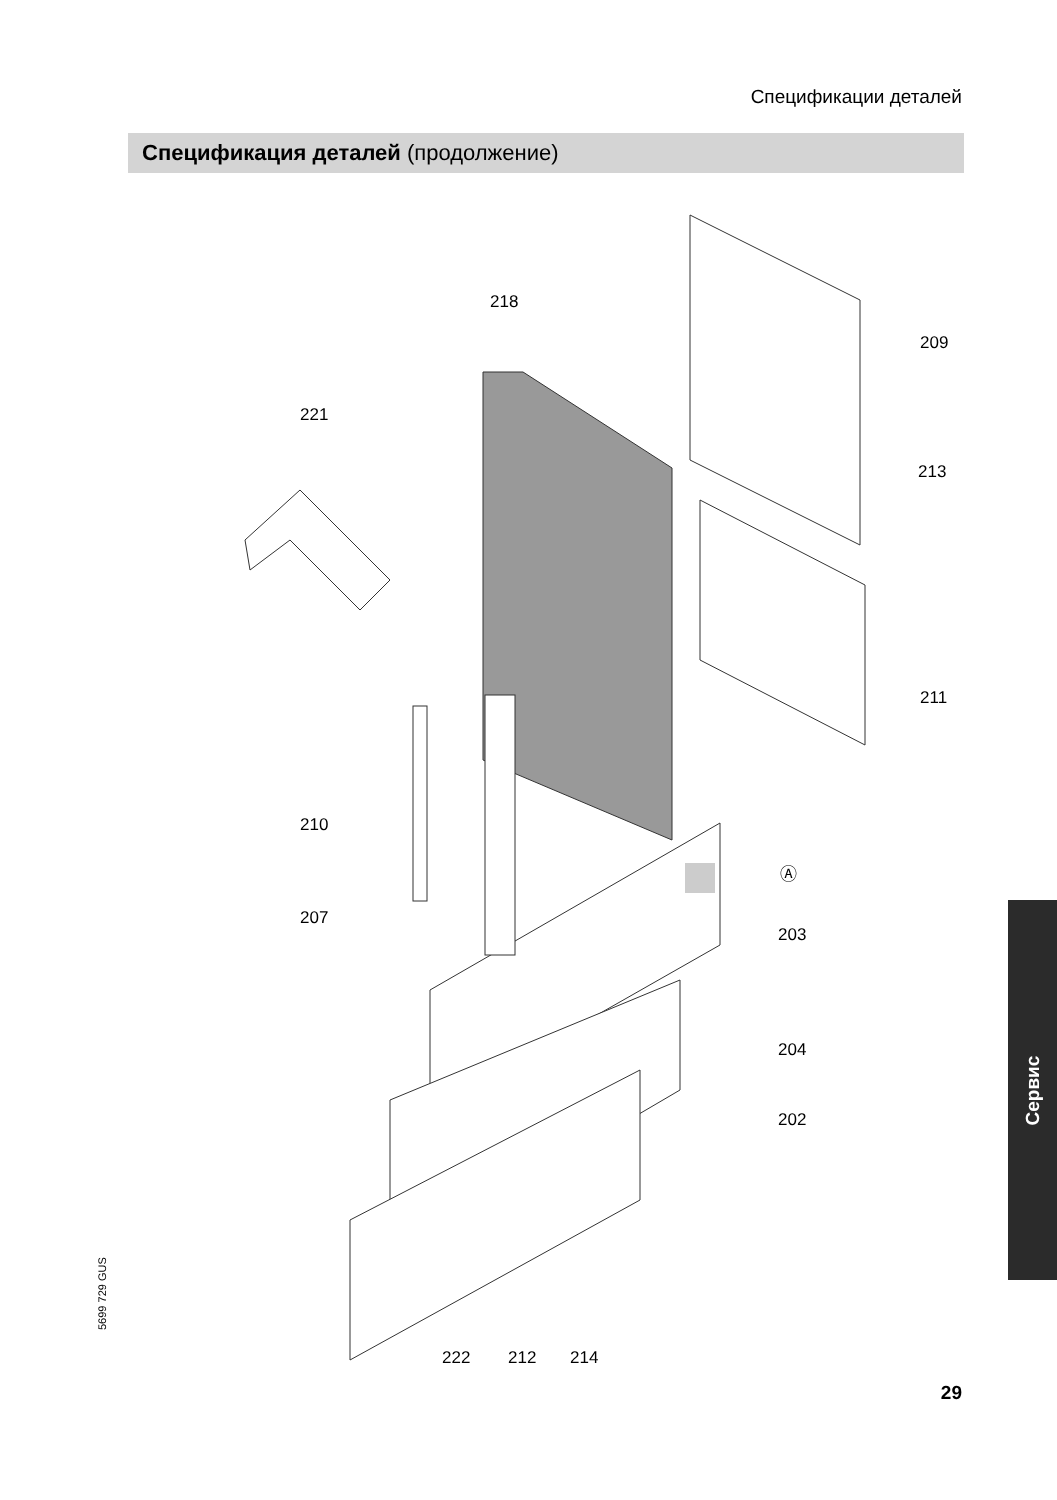Спецификации деталей
Спецификация деталей (продолжение)
218
209
221
213
211
210
Ⓐ
207
203
204
202
222 212 214
5699 729 GUS
Сервис
29